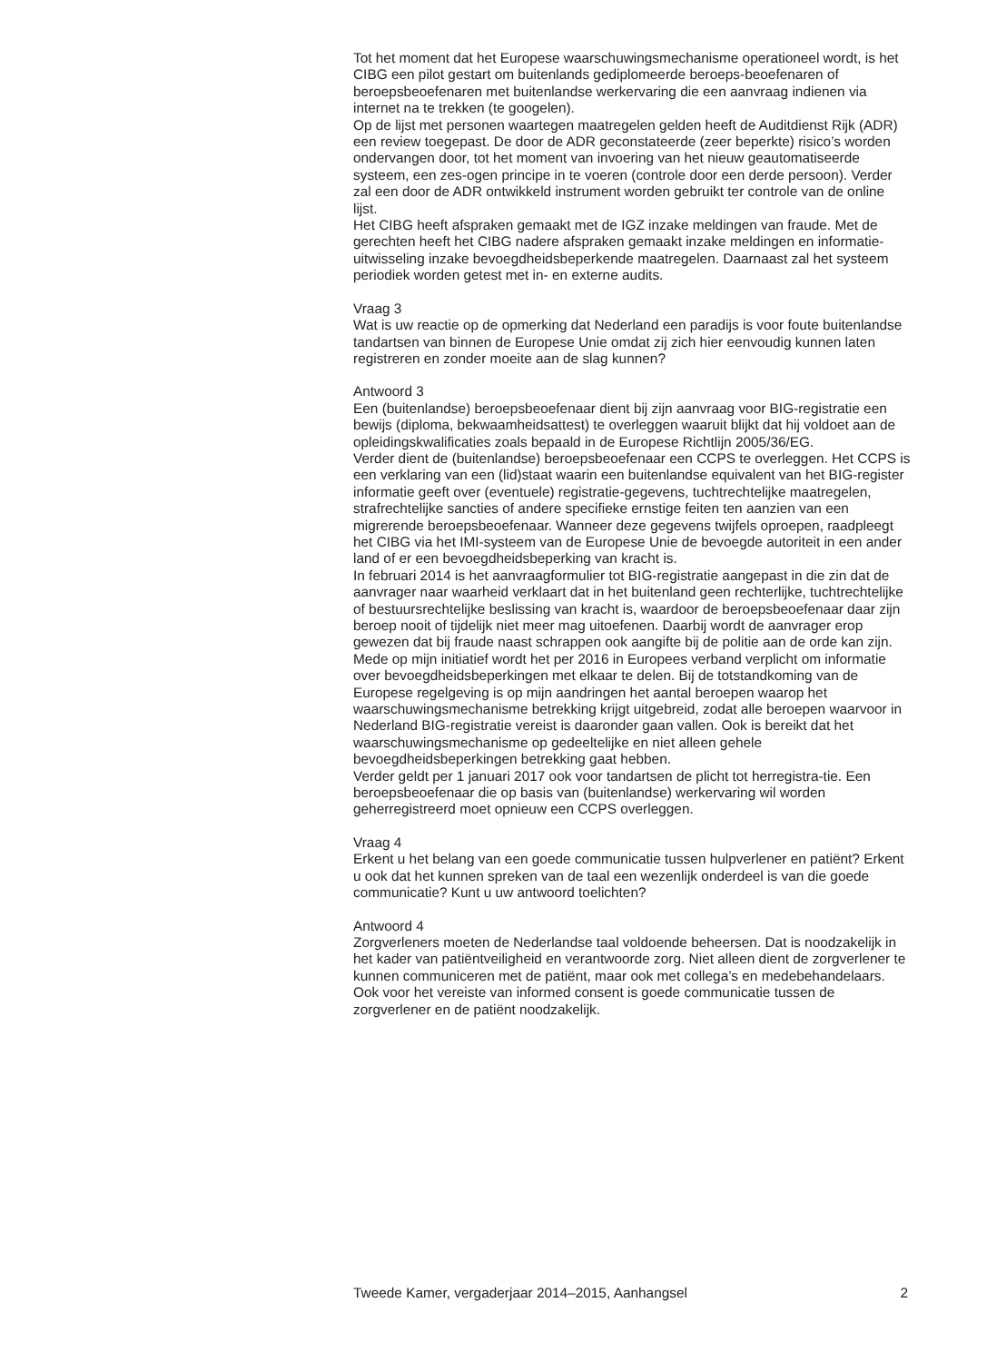Tot het moment dat het Europese waarschuwingsmechanisme operationeel wordt, is het CIBG een pilot gestart om buitenlands gediplomeerde beroeps-beoefenaren of beroepsbeoefenaren met buitenlandse werkervaring die een aanvraag indienen via internet na te trekken (te googelen).
Op de lijst met personen waartegen maatregelen gelden heeft de Auditdienst Rijk (ADR) een review toegepast. De door de ADR geconstateerde (zeer beperkte) risico’s worden ondervangen door, tot het moment van invoering van het nieuw geautomatiseerde systeem, een zes-ogen principe in te voeren (controle door een derde persoon). Verder zal een door de ADR ontwikkeld instrument worden gebruikt ter controle van de online lijst.
Het CIBG heeft afspraken gemaakt met de IGZ inzake meldingen van fraude. Met de gerechten heeft het CIBG nadere afspraken gemaakt inzake meldingen en informatie-uitwisseling inzake bevoegdheidsbeperkende maatregelen. Daarnaast zal het systeem periodiek worden getest met in- en externe audits.
Vraag 3
Wat is uw reactie op de opmerking dat Nederland een paradijs is voor foute buitenlandse tandartsen van binnen de Europese Unie omdat zij zich hier eenvoudig kunnen laten registreren en zonder moeite aan de slag kunnen?
Antwoord 3
Een (buitenlandse) beroepsbeoefenaar dient bij zijn aanvraag voor BIG-registratie een bewijs (diploma, bekwaamheidsattest) te overleggen waaruit blijkt dat hij voldoet aan de opleidingskwalificaties zoals bepaald in de Europese Richtlijn 2005/36/EG.
Verder dient de (buitenlandse) beroepsbeoefenaar een CCPS te overleggen. Het CCPS is een verklaring van een (lid)staat waarin een buitenlandse equivalent van het BIG-register informatie geeft over (eventuele) registratie-gegevens, tuchtrechtelijke maatregelen, strafrechtelijke sancties of andere specifieke ernstige feiten ten aanzien van een migrerende beroepsbeoefenaar. Wanneer deze gegevens twijfels oproepen, raadpleegt het CIBG via het IMI-systeem van de Europese Unie de bevoegde autoriteit in een ander land of er een bevoegdheidsbeperking van kracht is.
In februari 2014 is het aanvraagformulier tot BIG-registratie aangepast in die zin dat de aanvrager naar waarheid verklaart dat in het buitenland geen rechterlijke, tuchtrechtelijke of bestuursrechtelijke beslissing van kracht is, waardoor de beroepsbeoefenaar daar zijn beroep nooit of tijdelijk niet meer mag uitoefenen. Daarbij wordt de aanvrager erop gewezen dat bij fraude naast schrappen ook aangifte bij de politie aan de orde kan zijn.
Mede op mijn initiatief wordt het per 2016 in Europees verband verplicht om informatie over bevoegdheidsbeperkingen met elkaar te delen. Bij de totstandkoming van de Europese regelgeving is op mijn aandringen het aantal beroepen waarop het waarschuwingsmechanisme betrekking krijgt uitgebreid, zodat alle beroepen waarvoor in Nederland BIG-registratie vereist is daaronder gaan vallen. Ook is bereikt dat het waarschuwingsmechanisme op gedeeltelijke en niet alleen gehele bevoegdheidsbeperkingen betrekking gaat hebben.
Verder geldt per 1 januari 2017 ook voor tandartsen de plicht tot herregistra-tie. Een beroepsbeoefenaar die op basis van (buitenlandse) werkervaring wil worden geherregistreerd moet opnieuw een CCPS overleggen.
Vraag 4
Erkent u het belang van een goede communicatie tussen hulpverlener en patiënt? Erkent u ook dat het kunnen spreken van de taal een wezenlijk onderdeel is van die goede communicatie? Kunt u uw antwoord toelichten?
Antwoord 4
Zorgverleners moeten de Nederlandse taal voldoende beheersen. Dat is noodzakelijk in het kader van patiëntveiligheid en verantwoorde zorg. Niet alleen dient de zorgverlener te kunnen communiceren met de patiënt, maar ook met collega’s en medebehandelaars. Ook voor het vereiste van informed consent is goede communicatie tussen de zorgverlener en de patiënt noodzakelijk.
Tweede Kamer, vergaderjaar 2014–2015, Aanhangsel 2